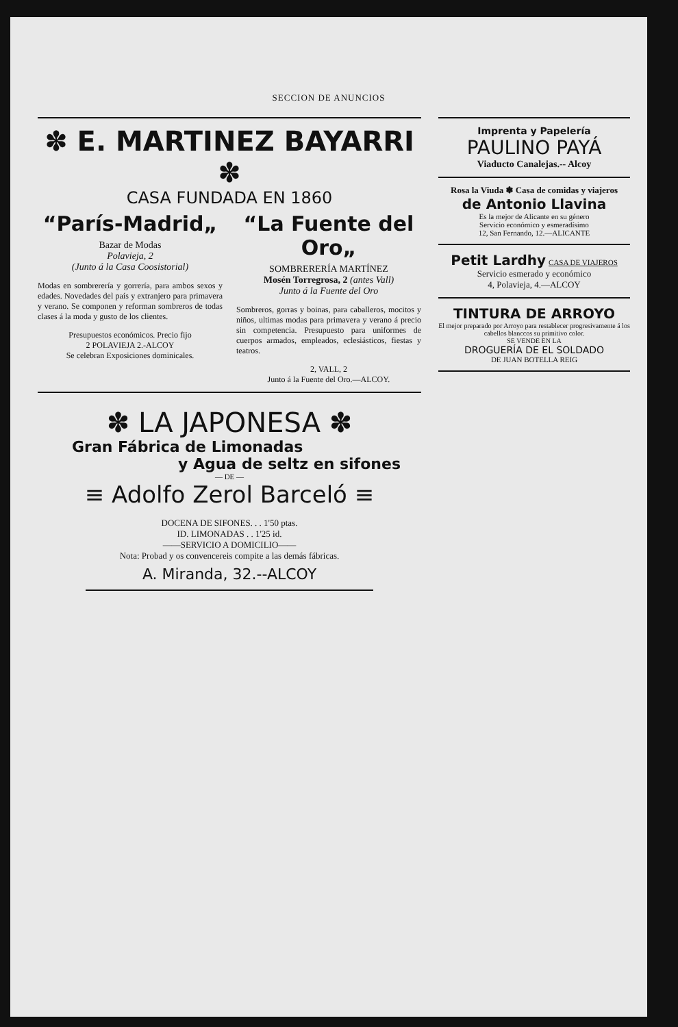SECCION DE ANUNCIOS
✽ E. MARTINEZ BAYARRI ✽
CASA FUNDADA EN 1860
“París-Madrid„
Bazar de Modas
Polavieja, 2
(Junto á la Casa Coosistorial)
Modas en sombrerería y gorrería, para ambos sexos y edades. Novedades del país y extranjero para primavera y verano. Se componen y reforman sombreros de todas clases á la moda y gusto de los clientes.
Presupuestos económicos. Precio fijo
2 POLAVIEJA 2.-ALCOY
Se celebran Exposiciones dominicales.
“La Fuente del Oro„
SOMBRERERÍA MARTÍNEZ
Mosén Torregrosa, 2 (antes Vall)
Junto á la Fuente del Oro
Sombreros, gorras y boinas, para caballeros, mocitos y niños, ultimas modas para primavera y verano á precio sin competencia. Presupuesto para uniformes de cuerpos armados, empleados, eclesiásticos, fiestas y teatros.
2, VALL, 2
Junto á la Fuente del Oro.—ALCOY.
✽ LA JAPONESA ✽
Gran Fábrica de Limonadas
y Agua de seltz en sifones
— DE —
≡ Adolfo Zerol Barceló ≡
DOCENA DE SIFONES. . . 1'50 ptas.
ID. LIMONADAS . . 1'25 id.
——SERVICIO A DOMICILIO——
Nota: Probad y os convencereis compite a las demás fábricas.
A. Miranda, 32.--ALCOY
Imprenta y Papelería
PAULINO PAYÁ
Viaducto Canalejas.-- Alcoy
Rosa la Viuda ✽ Casa de comidas y viajeros
de Antonio Llavina
Es la mejor de Alicante en su género
Servicio económico y esmeradísimo
12, San Fernando, 12.—ALICANTE
Petit Lardhy CASA DE VIAJEROS
Servicio esmerado y económico
4, Polavieja, 4.—ALCOY
TINTURA DE ARROYO
El mejor preparado por Arroyo para restablecer progresivamente á los cabellos blanccos su primitivo color.
SE VENDE EN LA
DROGUERÍA DE EL SOLDADO
DE JUAN BOTELLA REIG